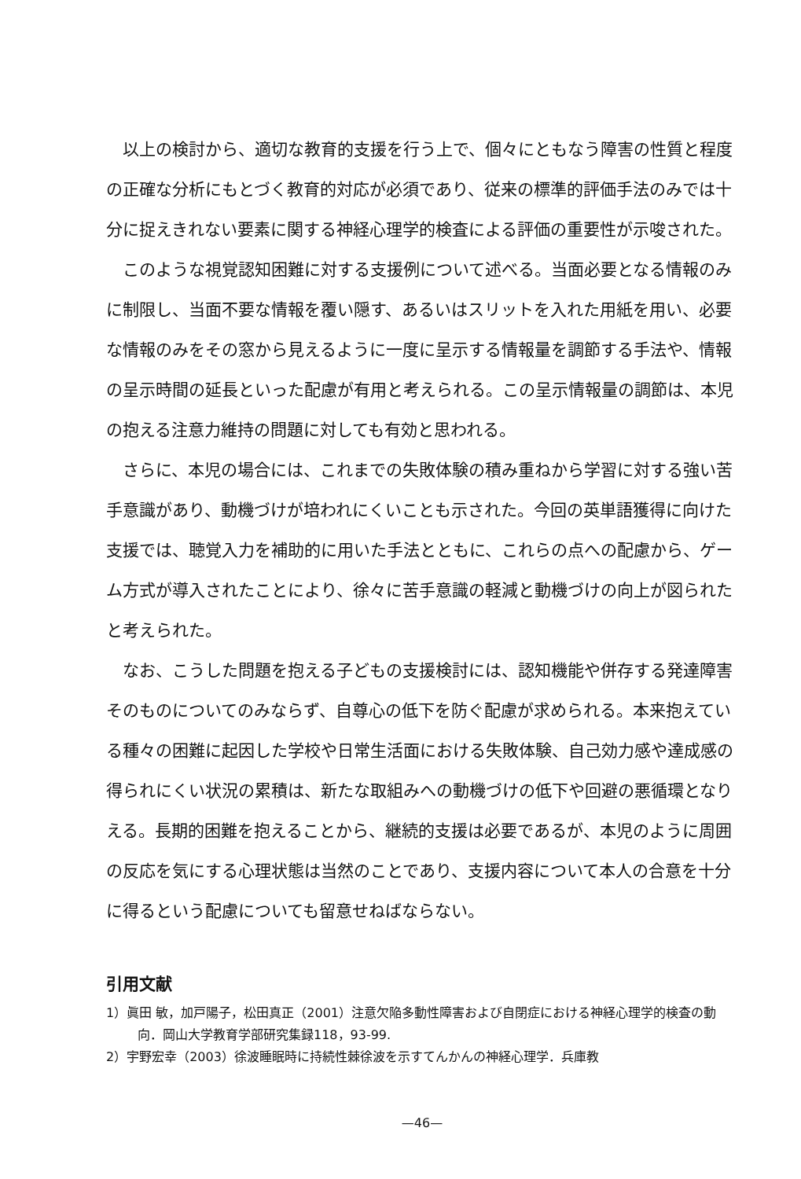以上の検討から、適切な教育的支援を行う上で、個々にともなう障害の性質と程度の正確な分析にもとづく教育的対応が必須であり、従来の標準的評価手法のみでは十分に捉えきれない要素に関する神経心理学的検査による評価の重要性が示唆された。
このような視覚認知困難に対する支援例について述べる。当面必要となる情報のみに制限し、当面不要な情報を覆い隠す、あるいはスリットを入れた用紙を用い、必要な情報のみをその窓から見えるように一度に呈示する情報量を調節する手法や、情報の呈示時間の延長といった配慮が有用と考えられる。この呈示情報量の調節は、本児の抱える注意力維持の問題に対しても有効と思われる。
さらに、本児の場合には、これまでの失敗体験の積み重ねから学習に対する強い苦手意識があり、動機づけが培われにくいことも示された。今回の英単語獲得に向けた支援では、聴覚入力を補助的に用いた手法とともに、これらの点への配慮から、ゲーム方式が導入されたことにより、徐々に苦手意識の軽減と動機づけの向上が図られたと考えられた。
なお、こうした問題を抱える子どもの支援検討には、認知機能や併存する発達障害そのものについてのみならず、自尊心の低下を防ぐ配慮が求められる。本来抱えている種々の困難に起因した学校や日常生活面における失敗体験、自己効力感や達成感の得られにくい状況の累積は、新たな取組みへの動機づけの低下や回避の悪循環となりえる。長期的困難を抱えることから、継続的支援は必要であるが、本児のように周囲の反応を気にする心理状態は当然のことであり、支援内容について本人の合意を十分に得るという配慮についても留意せねばならない。
引用文献
1）眞田 敏，加戸陽子，松田真正（2001）注意欠陥多動性障害および自閉症における神経心理学的検査の動向．岡山大学教育学部研究集録118，93-99.
2）宇野宏幸（2003）徐波睡眠時に持続性棘徐波を示すてんかんの神経心理学．兵庫教
—46—